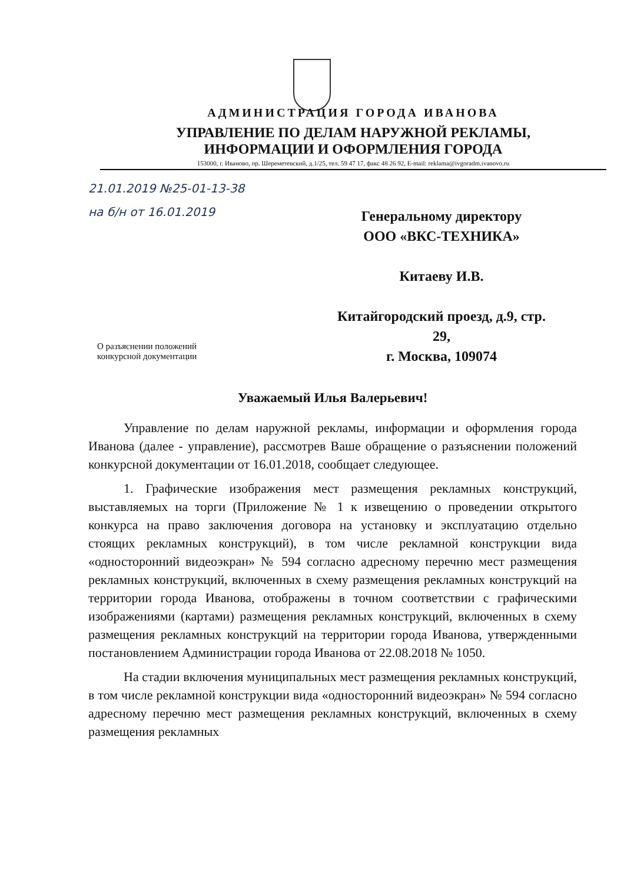АДМИНИСТРАЦИЯ ГОРОДА ИВАНОВА
УПРАВЛЕНИЕ ПО ДЕЛАМ НАРУЖНОЙ РЕКЛАМЫ,
ИНФОРМАЦИИ И ОФОРМЛЕНИЯ ГОРОДА
153000, г. Иваново, пр. Шереметевский, д.1/25, тел. 59 47 17, факс 48 26 92, E-mail: reklama@ivgoradm.ivanovo.ru
21.01.2019 №25-01-13-38
на б/н от 16.01.2019
Генеральному директору
ООО «ВКС-ТЕХНИКА»
Китаеву И.В.
Китайгородский проезд, д.9, стр. 29,
г. Москва, 109074
О разъяснении положений
конкурсной документации
Уважаемый Илья Валерьевич!
Управление по делам наружной рекламы, информации и оформления города Иванова (далее - управление), рассмотрев Ваше обращение о разъяснении положений конкурсной документации от 16.01.2018, сообщает следующее.
1. Графические изображения мест размещения рекламных конструкций, выставляемых на торги (Приложение № 1 к извещению о проведении открытого конкурса на право заключения договора на установку и эксплуатацию отдельно стоящих рекламных конструкций), в том числе рекламной конструкции вида «односторонний видеоэкран» № 594 согласно адресному перечню мест размещения рекламных конструкций, включенных в схему размещения рекламных конструкций на территории города Иванова, отображены в точном соответствии с графическими изображениями (картами) размещения рекламных конструкций, включенных в схему размещения рекламных конструкций на территории города Иванова, утвержденными постановлением Администрации города Иванова от 22.08.2018 № 1050.
На стадии включения муниципальных мест размещения рекламных конструкций, в том числе рекламной конструкции вида «односторонний видеоэкран» № 594 согласно адресному перечню мест размещения рекламных конструкций, включенных в схему размещения рекламных